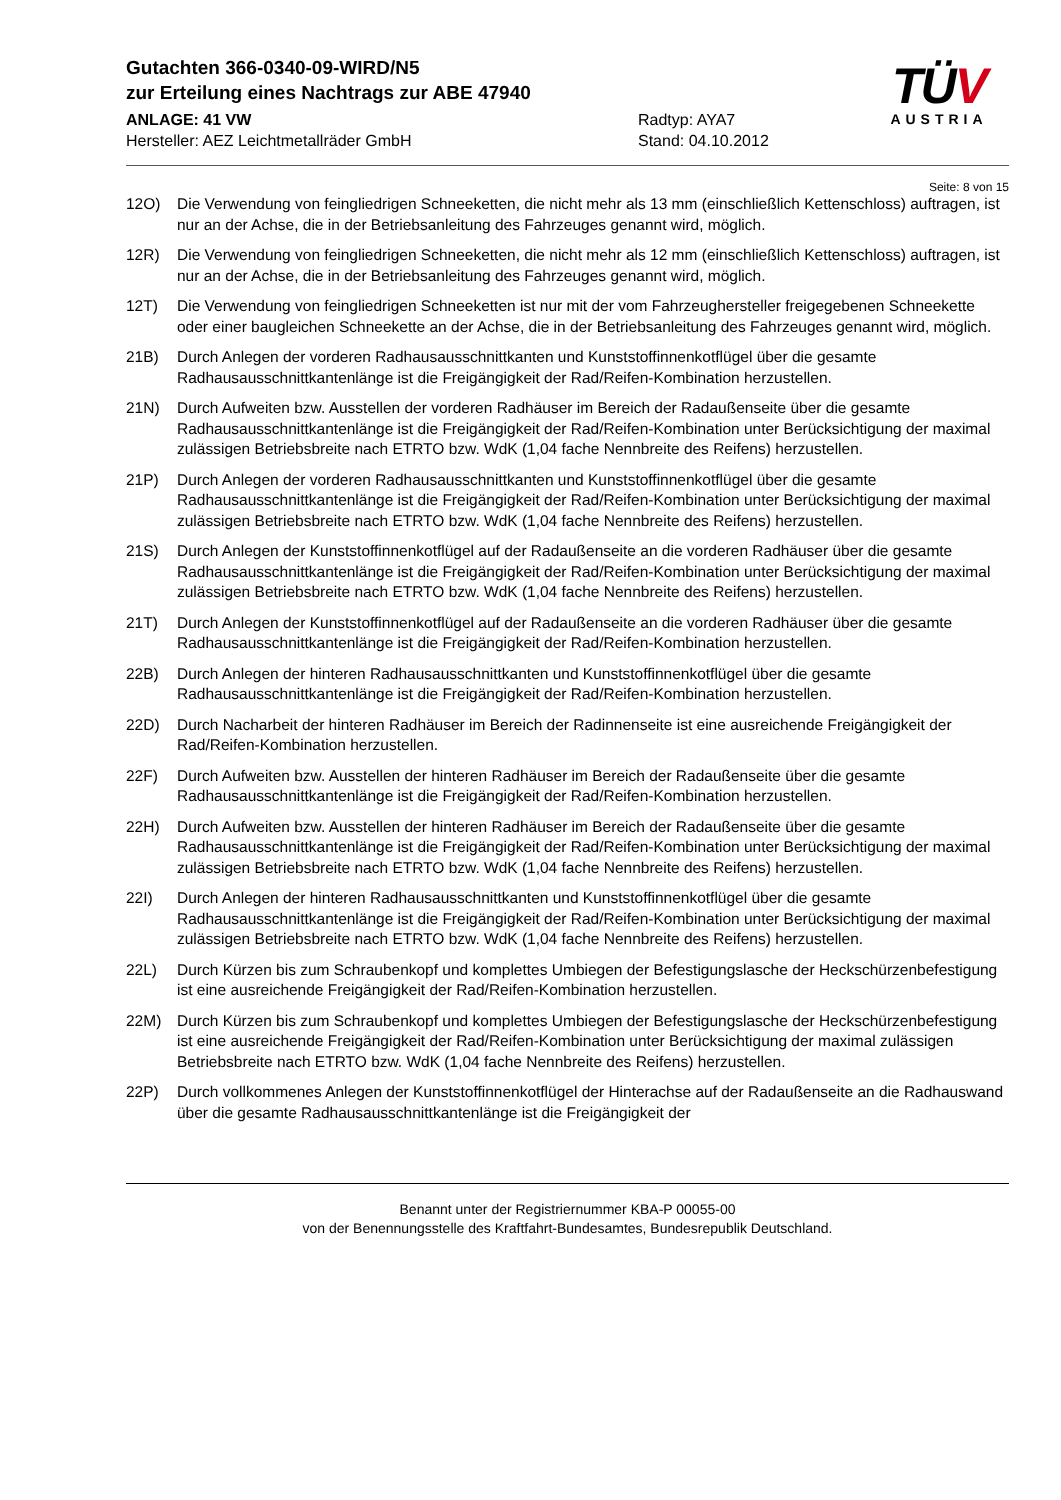Gutachten 366-0340-09-WIRD/N5
zur Erteilung eines Nachtrags zur ABE 47940
ANLAGE: 41 VW
Hersteller: AEZ Leichtmetallräder GmbH
Radtyp: AYA7
Stand: 04.10.2012
TÜV
AUSTRIA
Seite: 8 von 15
12O) Die Verwendung von feingliedrigen Schneeketten, die nicht mehr als 13 mm (einschließlich Kettenschloss) auftragen, ist nur an der Achse, die in der Betriebsanleitung des Fahrzeuges genannt wird, möglich.
12R) Die Verwendung von feingliedrigen Schneeketten, die nicht mehr als 12 mm (einschließlich Kettenschloss) auftragen, ist nur an der Achse, die in der Betriebsanleitung des Fahrzeuges genannt wird, möglich.
12T) Die Verwendung von feingliedrigen Schneeketten ist nur mit der vom Fahrzeughersteller freigegebenen Schneekette oder einer baugleichen Schneekette an der Achse, die in der Betriebsanleitung des Fahrzeuges genannt wird, möglich.
21B) Durch Anlegen der vorderen Radhausausschnittkanten und Kunststoffinnenkotflügel über die gesamte Radhausausschnittkantenlänge ist die Freigängigkeit der Rad/Reifen-Kombination herzustellen.
21N) Durch Aufweiten bzw. Ausstellen der vorderen Radhäuser im Bereich der Radaußenseite über die gesamte Radhausausschnittkantenlänge ist die Freigängigkeit der Rad/Reifen-Kombination unter Berücksichtigung der maximal zulässigen Betriebsbreite nach ETRTO bzw. WdK (1,04 fache Nennbreite des Reifens) herzustellen.
21P) Durch Anlegen der vorderen Radhausausschnittkanten und Kunststoffinnenkotflügel über die gesamte Radhausausschnittkantenlänge ist die Freigängigkeit der Rad/Reifen-Kombination unter Berücksichtigung der maximal zulässigen Betriebsbreite nach ETRTO bzw. WdK (1,04 fache Nennbreite des Reifens) herzustellen.
21S) Durch Anlegen der Kunststoffinnenkotflügel auf der Radaußenseite an die vorderen Radhäuser über die gesamte Radhausausschnittkantenlänge ist die Freigängigkeit der Rad/Reifen-Kombination unter Berücksichtigung der maximal zulässigen Betriebsbreite nach ETRTO bzw. WdK (1,04 fache Nennbreite des Reifens) herzustellen.
21T) Durch Anlegen der Kunststoffinnenkotflügel auf der Radaußenseite an die vorderen Radhäuser über die gesamte Radhausausschnittkantenlänge ist die Freigängigkeit der Rad/Reifen-Kombination herzustellen.
22B) Durch Anlegen der hinteren Radhausausschnittkanten und Kunststoffinnenkotflügel über die gesamte Radhausausschnittkantenlänge ist die Freigängigkeit der Rad/Reifen-Kombination herzustellen.
22D) Durch Nacharbeit der hinteren Radhäuser im Bereich der Radinnenseite ist eine ausreichende Freigängigkeit der Rad/Reifen-Kombination herzustellen.
22F) Durch Aufweiten bzw. Ausstellen der hinteren Radhäuser im Bereich der Radaußenseite über die gesamte Radhausausschnittkantenlänge ist die Freigängigkeit der Rad/Reifen-Kombination herzustellen.
22H) Durch Aufweiten bzw. Ausstellen der hinteren Radhäuser im Bereich der Radaußenseite über die gesamte Radhausausschnittkantenlänge ist die Freigängigkeit der Rad/Reifen-Kombination unter Berücksichtigung der maximal zulässigen Betriebsbreite nach ETRTO bzw. WdK (1,04 fache Nennbreite des Reifens) herzustellen.
22I) Durch Anlegen der hinteren Radhausausschnittkanten und Kunststoffinnenkotflügel über die gesamte Radhausausschnittkantenlänge ist die Freigängigkeit der Rad/Reifen-Kombination unter Berücksichtigung der maximal zulässigen Betriebsbreite nach ETRTO bzw. WdK (1,04 fache Nennbreite des Reifens) herzustellen.
22L) Durch Kürzen bis zum Schraubenkopf und komplettes Umbiegen der Befestigungslasche der Heckschürzenbefestigung ist eine ausreichende Freigängigkeit der Rad/Reifen-Kombination herzustellen.
22M) Durch Kürzen bis zum Schraubenkopf und komplettes Umbiegen der Befestigungslasche der Heckschürzenbefestigung ist eine ausreichende Freigängigkeit der Rad/Reifen-Kombination unter Berücksichtigung der maximal zulässigen Betriebsbreite nach ETRTO bzw. WdK (1,04 fache Nennbreite des Reifens) herzustellen.
22P) Durch vollkommenes Anlegen der Kunststoffinnenkotflügel der Hinterachse auf der Radaußenseite an die Radhauswand über die gesamte Radhausausschnittkantenlänge ist die Freigängigkeit der
Benannt unter der Registriernummer KBA-P 00055-00
von der Benennungsstelle des Kraftfahrt-Bundesamtes, Bundesrepublik Deutschland.